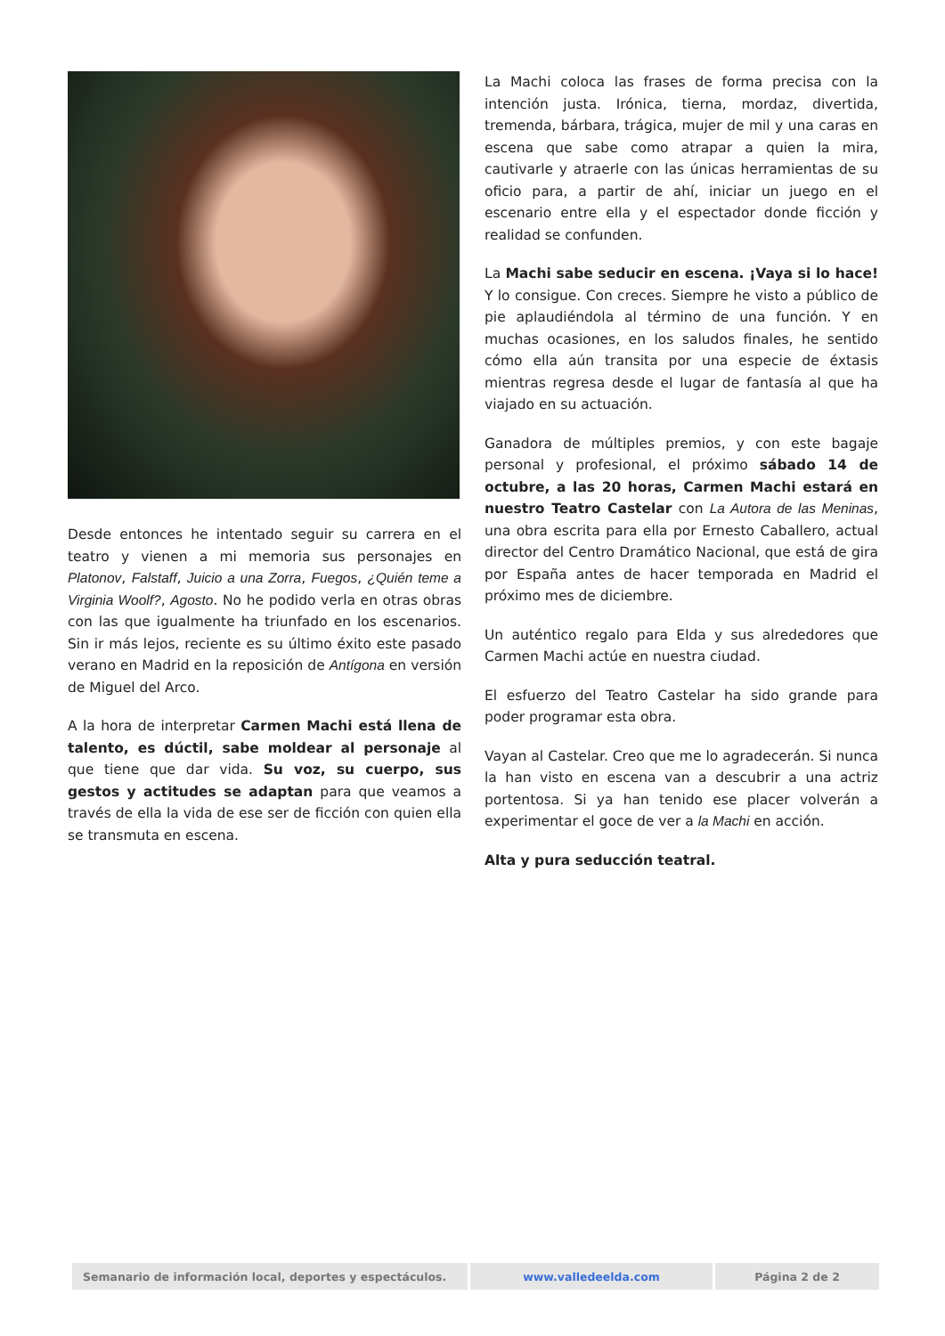Desde entonces he intentado seguir su carrera en el teatro y vienen a mi memoria sus personajes en Platonov, Falstaff, Juicio a una Zorra, Fuegos, ¿Quién teme a Virginia Woolf?, Agosto. No he podido verla en otras obras con las que igualmente ha triunfado en los escenarios. Sin ir más lejos, reciente es su último éxito este pasado verano en Madrid en la reposición de Antígona en versión de Miguel del Arco.
A la hora de interpretar Carmen Machi está llena de talento, es dúctil, sabe moldear al personaje al que tiene que dar vida. Su voz, su cuerpo, sus gestos y actitudes se adaptan para que veamos a través de ella la vida de ese ser de ficción con quien ella se transmuta en escena.
La Machi coloca las frases de forma precisa con la intención justa. Irónica, tierna, mordaz, divertida, tremenda, bárbara, trágica, mujer de mil y una caras en escena que sabe como atrapar a quien la mira, cautivarle y atraerle con las únicas herramientas de su oficio para, a partir de ahí, iniciar un juego en el escenario entre ella y el espectador donde ficción y realidad se confunden.
La Machi sabe seducir en escena. ¡Vaya si lo hace! Y lo consigue. Con creces. Siempre he visto a público de pie aplaudiéndola al término de una función. Y en muchas ocasiones, en los saludos finales, he sentido cómo ella aún transita por una especie de éxtasis mientras regresa desde el lugar de fantasía al que ha viajado en su actuación.
Ganadora de múltiples premios, y con este bagaje personal y profesional, el próximo sábado 14 de octubre, a las 20 horas, Carmen Machi estará en nuestro Teatro Castelar con La Autora de las Meninas, una obra escrita para ella por Ernesto Caballero, actual director del Centro Dramático Nacional, que está de gira por España antes de hacer temporada en Madrid el próximo mes de diciembre.
Un auténtico regalo para Elda y sus alrededores que Carmen Machi actúe en nuestra ciudad.
El esfuerzo del Teatro Castelar ha sido grande para poder programar esta obra.
Vayan al Castelar. Creo que me lo agradecerán. Si nunca la han visto en escena van a descubrir a una actriz portentosa. Si ya han tenido ese placer volverán a experimentar el goce de ver a la Machi en acción.
Alta y pura seducción teatral.
| Semanario de información local, deportes y espectáculos. | www.valledeelda.com | Página 2 de 2 |